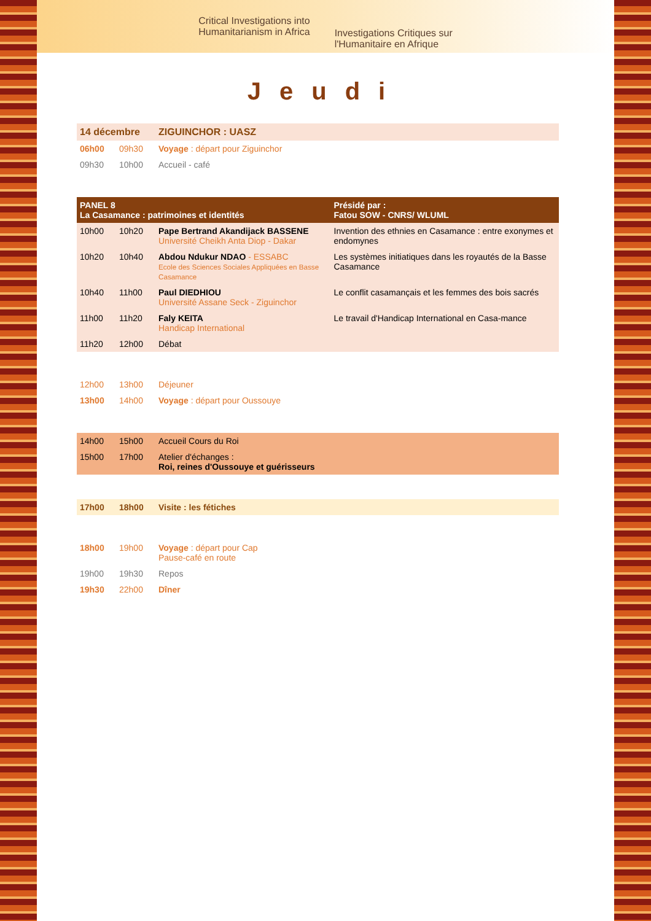Critical Investigations into
Humanitarianism in Africa
Investigations Critiques sur
l'Humanitaire en Afrique
Jeudi
| 14 décembre | | ZIGUINCHOR : UASZ | |
| 06h00 | 09h30 | Voyage : départ pour Ziguinchor | |
| 09h30 | 10h00 | Accueil - café | |
| PANEL 8 La Casamance : patrimoines et identités | | | Présidé par : Fatou SOW - CNRS/ WLUML |
| 10h00 | 10h20 | Pape Bertrand Akandijack BASSENE Université Cheikh Anta Diop - Dakar | Invention des ethnies en Casamance : entre exonymes et endomynes |
| 10h20 | 10h40 | Abdou Ndukur NDAO - ESSABC Ecole des Sciences Sociales Appliquées en Basse Casamance | Les systèmes initiatiques dans les royautés de la Basse Casamance |
| 10h40 | 11h00 | Paul DIEDHIOU Université Assane Seck - Ziguinchor | Le conflit casamançais et les femmes des bois sacrés |
| 11h00 | 11h20 | Faly KEITA Handicap International | Le travail d'Handicap International en Casa-mance |
| 11h20 | 12h00 | Débat | |
| 12h00 | 13h00 | Déjeuner | |
| 13h00 | 14h00 | Voyage : départ pour Oussouye | |
| 14h00 | 15h00 | Accueil Cours du Roi | |
| 15h00 | 17h00 | Atelier d'échanges : Roi, reines d'Oussouye et guérisseurs | |
| 17h00 | 18h00 | Visite : les fétiches | |
| 18h00 | 19h00 | Voyage : départ pour Cap Pause-café en route | |
| 19h00 | 19h30 | Repos | |
| 19h30 | 22h00 | Dîner | |